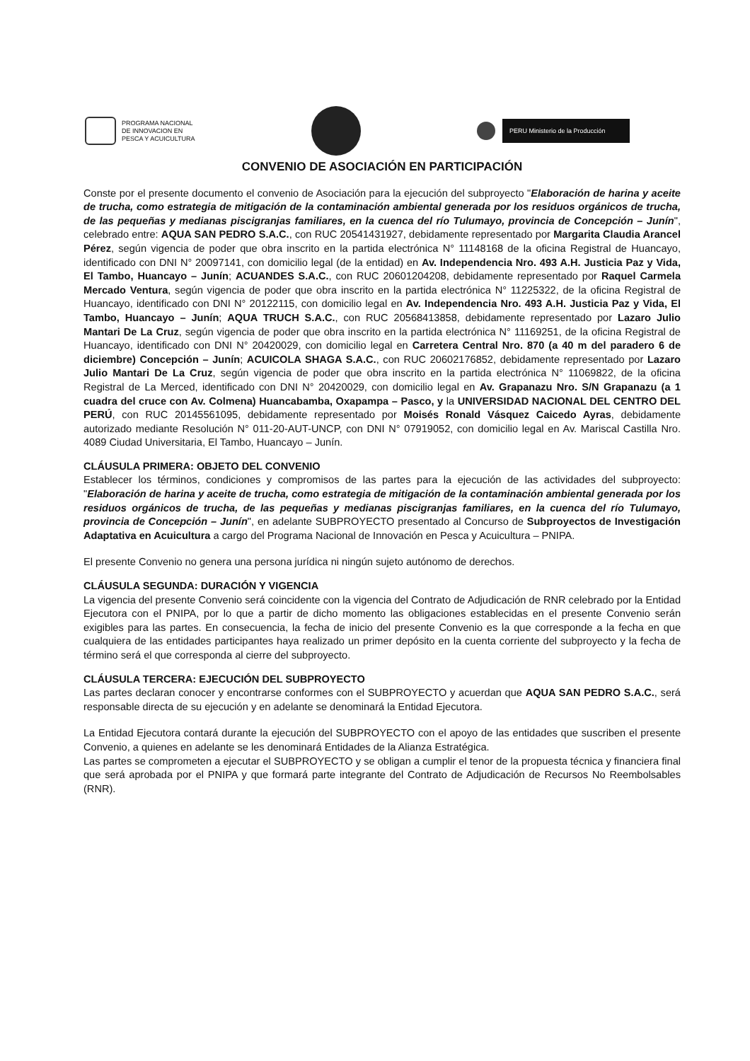PROGRAMA NACIONAL
DE INNOVACION EN
PESCA Y ACUICULTURA
PERU Ministerio de la Producción
CONVENIO DE ASOCIACIÓN EN PARTICIPACIÓN
Conste por el presente documento el convenio de Asociación para la ejecución del subproyecto "Elaboración de harina y aceite de trucha, como estrategia de mitigación de la contaminación ambiental generada por los residuos orgánicos de trucha, de las pequeñas y medianas piscigranjas familiares, en la cuenca del río Tulumayo, provincia de Concepción – Junín", celebrado entre: AQUA SAN PEDRO S.A.C., con RUC 20541431927, debidamente representado por Margarita Claudia Arancel Pérez, según vigencia de poder que obra inscrito en la partida electrónica N° 11148168 de la oficina Registral de Huancayo, identificado con DNI N° 20097141, con domicilio legal (de la entidad) en Av. Independencia Nro. 493 A.H. Justicia Paz y Vida, El Tambo, Huancayo – Junín; ACUANDES S.A.C., con RUC 20601204208, debidamente representado por Raquel Carmela Mercado Ventura, según vigencia de poder que obra inscrito en la partida electrónica N° 11225322, de la oficina Registral de Huancayo, identificado con DNI N° 20122115, con domicilio legal en Av. Independencia Nro. 493 A.H. Justicia Paz y Vida, El Tambo, Huancayo – Junín; AQUA TRUCH S.A.C., con RUC 20568413858, debidamente representado por Lazaro Julio Mantari De La Cruz, según vigencia de poder que obra inscrito en la partida electrónica N° 11169251, de la oficina Registral de Huancayo, identificado con DNI N° 20420029, con domicilio legal en Carretera Central Nro. 870 (a 40 m del paradero 6 de diciembre) Concepción – Junín; ACUICOLA SHAGA S.A.C., con RUC 20602176852, debidamente representado por Lazaro Julio Mantari De La Cruz, según vigencia de poder que obra inscrito en la partida electrónica N° 11069822, de la oficina Registral de La Merced, identificado con DNI N° 20420029, con domicilio legal en Av. Grapanazu Nro. S/N Grapanazu (a 1 cuadra del cruce con Av. Colmena) Huancabamba, Oxapampa – Pasco, y la UNIVERSIDAD NACIONAL DEL CENTRO DEL PERÚ, con RUC 20145561095, debidamente representado por Moisés Ronald Vásquez Caicedo Ayras, debidamente autorizado mediante Resolución N° 011-20-AUT-UNCP, con DNI N° 07919052, con domicilio legal en Av. Mariscal Castilla Nro. 4089 Ciudad Universitaria, El Tambo, Huancayo – Junín.
CLÁUSULA PRIMERA: OBJETO DEL CONVENIO
Establecer los términos, condiciones y compromisos de las partes para la ejecución de las actividades del subproyecto: "Elaboración de harina y aceite de trucha, como estrategia de mitigación de la contaminación ambiental generada por los residuos orgánicos de trucha, de las pequeñas y medianas piscigranjas familiares, en la cuenca del río Tulumayo, provincia de Concepción – Junín", en adelante SUBPROYECTO presentado al Concurso de Subproyectos de Investigación Adaptativa en Acuicultura a cargo del Programa Nacional de Innovación en Pesca y Acuicultura – PNIPA.
El presente Convenio no genera una persona jurídica ni ningún sujeto autónomo de derechos.
CLÁUSULA SEGUNDA: DURACIÓN Y VIGENCIA
La vigencia del presente Convenio será coincidente con la vigencia del Contrato de Adjudicación de RNR celebrado por la Entidad Ejecutora con el PNIPA, por lo que a partir de dicho momento las obligaciones establecidas en el presente Convenio serán exigibles para las partes. En consecuencia, la fecha de inicio del presente Convenio es la que corresponde a la fecha en que cualquiera de las entidades participantes haya realizado un primer depósito en la cuenta corriente del subproyecto y la fecha de término será el que corresponda al cierre del subproyecto.
CLÁUSULA TERCERA: EJECUCIÓN DEL SUBPROYECTO
Las partes declaran conocer y encontrarse conformes con el SUBPROYECTO y acuerdan que AQUA SAN PEDRO S.A.C., será responsable directa de su ejecución y en adelante se denominará la Entidad Ejecutora.
La Entidad Ejecutora contará durante la ejecución del SUBPROYECTO con el apoyo de las entidades que suscriben el presente Convenio, a quienes en adelante se les denominará Entidades de la Alianza Estratégica.
Las partes se comprometen a ejecutar el SUBPROYECTO y se obligan a cumplir el tenor de la propuesta técnica y financiera final que será aprobada por el PNIPA y que formará parte integrante del Contrato de Adjudicación de Recursos No Reembolsables (RNR).